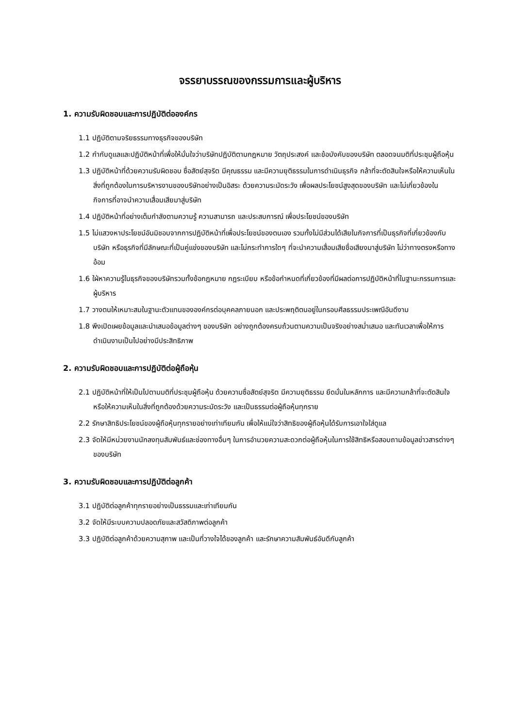จรรยาบรรณของกรรมการและผู้บริหาร
1. ความรับผิดชอบและการปฏิบัติต่อองค์กร
1.1 ปฏิบัติตามจริยธรรมทางธุรกิจของบริษัท
1.2 กำกับดูแลและปฏิบัติหน้าที่เพื่อให้มั่นใจว่าบริษัทปฏิบัติตามกฎหมาย วัตถุประสงค์ และข้อบังคับของบริษัท ตลอดจนมติที่ประชุมผู้ถือหุ้น
1.3 ปฏิบัติหน้าที่ด้วยความรับผิดชอบ ซื่อสัตย์สุจริต มีคุณธรรม และมีความยุติธรรมในการดำเนินธุรกิจ กล้าที่จะตัดสินใจหรือให้ความเห็นในสิ่งที่ถูกต้องในการบริหารงานของบริษัทอย่างเป็นอิสระ ด้วยความระมัดระวัง เพื่อผลประโยชน์สูงสุดของบริษัท และไม่เกี่ยวข้องในกิจการที่อาจนำความเสื่อมเสียมาสู่บริษัท
1.4 ปฏิบัติหน้าที่อย่างเต็มกำลังตามความรู้ ความสามารถ และประสบการณ์ เพื่อประโยชน์ของบริษัท
1.5 ไม่แสวงหาประโยชน์อันมิชอบจากการปฏิบัติหน้าที่เพื่อประโยชน์ของตนเอง รวมทั้งไม่มีส่วนได้เสียในกิจการที่เป็นธุรกิจที่เกี่ยวข้องกับบริษัท หรือธุรกิจที่มีลักษณะที่เป็นคู่แข่งของบริษัท และไม่กระทำการใดๆ ที่จะนำความเสื่อมเสียชื่อเสียงมาสู่บริษัท ไม่ว่าทางตรงหรือทางอ้อม
1.6 ใฝ่หาความรู้ในธุรกิจของบริษัทรวมทั้งข้อกฎหมาย กฎระเบียบ หรือข้อกำหนดที่เกี่ยวข้องที่มีผลต่อการปฏิบัติหน้าที่ในฐานะกรรมการและผู้บริหาร
1.7 วางตนให้เหมาะสมในฐานะตัวแทนขององค์กรต่อบุคคลภายนอก และประพฤติตนอยู่ในกรอบศีลธรรมประเพณีอันดีงาม
1.8 พึงเปิดเผยข้อมูลและนำเสนอข้อมูลต่างๆ ของบริษัท อย่างถูกต้องครบถ้วนตามความเป็นจริงอย่างสม่ำเสมอ และทันเวลาเพื่อให้การดำเนินงานเป็นไปอย่างมีประสิทธิภาพ
2. ความรับผิดชอบและการปฏิบัติต่อผู้ถือหุ้น
2.1 ปฏิบัติหน้าที่ให้เป็นไปตามมติที่ประชุมผู้ถือหุ้น ด้วยความซื่อสัตย์สุจริต มีความยุติธรรม ยึดมั่นในหลักการ และมีความกล้าที่จะตัดสินใจ หรือให้ความเห็นในสิ่งที่ถูกต้องด้วยความระมัดระวัง และเป็นธรรมต่อผู้ถือหุ้นทุกราย
2.2 รักษาสิทธิประโยชน์ของผู้ถือหุ้นทุกรายอย่างเท่าเทียมกัน เพื่อให้แน่ใจว่าสิทธิของผู้ถือหุ้นได้รับการเอาใจใส่ดูแล
2.3 จัดให้มีหน่วยงานนักลงทุนสัมพันธ์และช่องทางอื่นๆ ในการอำนวยความสะดวกต่อผู้ถือหุ้นในการใช้สิทธิหรือสอบถามข้อมูลข่าวสารต่างๆ ของบริษัท
3. ความรับผิดชอบและการปฏิบัติต่อลูกค้า
3.1 ปฏิบัติต่อลูกค้าทุกรายอย่างเป็นธรรมและเท่าเทียมกัน
3.2 จัดให้มีระบบความปลอดภัยและสวัสดิภาพต่อลูกค้า
3.3 ปฏิบัติต่อลูกค้าด้วยความสุภาพ และเป็นที่วางใจได้ของลูกค้า และรักษาความสัมพันธ์อันดีกับลูกค้า